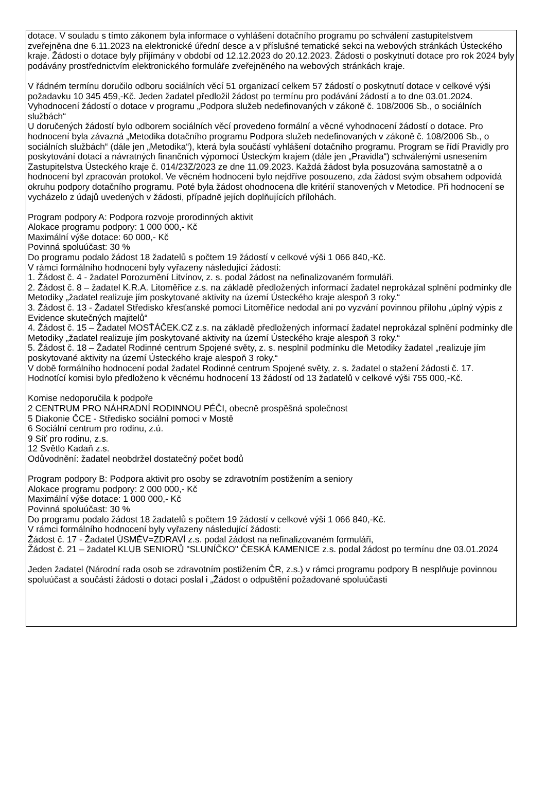dotace. V souladu s tímto zákonem byla informace o vyhlášení dotačního programu po schválení zastupitelstvem zveřejněna dne 6.11.2023 na elektronické úřední desce a v příslušné tematické sekci na webových stránkách Ústeckého kraje. Žádosti o dotace byly přijímány v období od 12.12.2023 do 20.12.2023. Žádosti o poskytnutí dotace pro rok 2024 byly podávány prostřednictvím elektronického formuláře zveřejněného na webových stránkách kraje.
V řádném termínu doručilo odboru sociálních věcí 51 organizací celkem 57 žádostí o poskytnutí dotace v celkové výši požadavku 10 345 459,-Kč. Jeden žadatel předložil žádost po termínu pro podávání žádostí a to dne 03.01.2024.
Vyhodnocení žádostí o dotace v programu „Podpora služeb nedefinovaných v zákoně č. 108/2006 Sb., o sociálních službách“
U doručených žádostí bylo odborem sociálních věcí provedeno formální a věcné vyhodnocení žádostí o dotace. Pro hodnocení byla závazná „Metodika dotačního programu Podpora služeb nedefinovaných v zákoně č. 108/2006 Sb., o sociálních službách“ (dále jen „Metodika“), která byla součástí vyhlášení dotačního programu. Program se řídí Pravidly pro poskytování dotací a návratných finančních výpomocí Ústeckým krajem (dále jen „Pravidla“) schválenými usnesením Zastupitelstva Ústeckého kraje č. 014/23Z/2023 ze dne 11.09.2023. Každá žádost byla posuzována samostatně a o hodnocení byl zpracován protokol. Ve věcném hodnocení bylo nejdříve posouzeno, zda žádost svým obsahem odpovídá okruhu podpory dotačního programu. Poté byla žádost ohodnocena dle kritérií stanovených v Metodice. Při hodnocení se vycházelo z údajů uvedených v žádosti, případně jejích doplňujících přílohách.
Program podpory A: Podpora rozvoje prorodinných aktivit
Alokace programu podpory: 1 000 000,- Kč
Maximální výše dotace: 60 000,- Kč
Povinná spoluúčast: 30 %
Do programu podalo žádost 18 žadatelů s počtem 19 žádostí v celkové výši 1 066 840,-Kč.
V rámci formálního hodnocení byly vyřazeny následující žádosti:
1. Žádost č. 4 - žadatel Porozumění Litvínov, z. s. podal žádost na nefinalizovaném formuláři.
2. Žádost č. 8 – žadatel K.R.A. Litoměřice z.s. na základě předložených informací žadatel neprokázal splnění podmínky dle Metodiky „žadatel realizuje jím poskytované aktivity na území Ústeckého kraje alespoň 3 roky.“
3. Žádost č. 13 - Žadatel Středisko křesťanské pomoci Litoměřice nedodal ani po vyzvání povinnou přílohu „úplný výpis z Evidence skutečných majitelů“
4. Žádost č. 15 – Žadatel MOSŤÁČEK.CZ z.s. na základě předložených informací žadatel neprokázal splnění podmínky dle Metodiky „žadatel realizuje jím poskytované aktivity na území Ústeckého kraje alespoň 3 roky.“
5. Žádost č. 18 – Žadatel Rodinné centrum Spojené světy, z. s. nesplnil podmínku dle Metodiky žadatel „realizuje jím poskytované aktivity na území Ústeckého kraje alespoň 3 roky.“
V době formálního hodnocení podal žadatel Rodinné centrum Spojené světy, z. s. žadatel o stažení žádosti č. 17.
Hodnotící komisi bylo předloženo k věcnému hodnocení 13 žádostí od 13 žadatelů v celkové výši 755 000,-Kč.
Komise nedoporučila k podpoře
2 CENTRUM PRO NÁHRADNÍ RODINNOU PÉČI, obecně prospěšná společnost
5 Diakonie ČCE - Středisko sociální pomoci v Mostě
6 Sociální centrum pro rodinu, z.ú.
9 Síť pro rodinu, z.s.
12 Světlo Kadaň z.s.
Odůvodnění: žadatel neobdržel dostatečný počet bodů
Program podpory B: Podpora aktivit pro osoby se zdravotním postižením a seniory
Alokace programu podpory: 2 000 000,- Kč
Maximální výše dotace: 1 000 000,- Kč
Povinná spoluúčast: 30 %
Do programu podalo žádost 18 žadatelů s počtem 19 žádostí v celkové výši 1 066 840,-Kč.
V rámci formálního hodnocení byly vyřazeny následující žádosti:
Žádost č. 17 - Žadatel ÚSMĚV=ZDRAVÍ z.s. podal žádost na nefinalizovaném formuláři,
Žádost č. 21 – žadatel KLUB SENIORŮ "SLUNÍČKO" ČESKÁ KAMENICE z.s. podal žádost po termínu dne 03.01.2024
Jeden žadatel (Národní rada osob se zdravotním postižením ČR, z.s.) v rámci programu podpory B nesplňuje povinnou spoluúčast a součástí žádosti o dotaci poslal i „Žádost o odpuštění požadované spoluúčasti